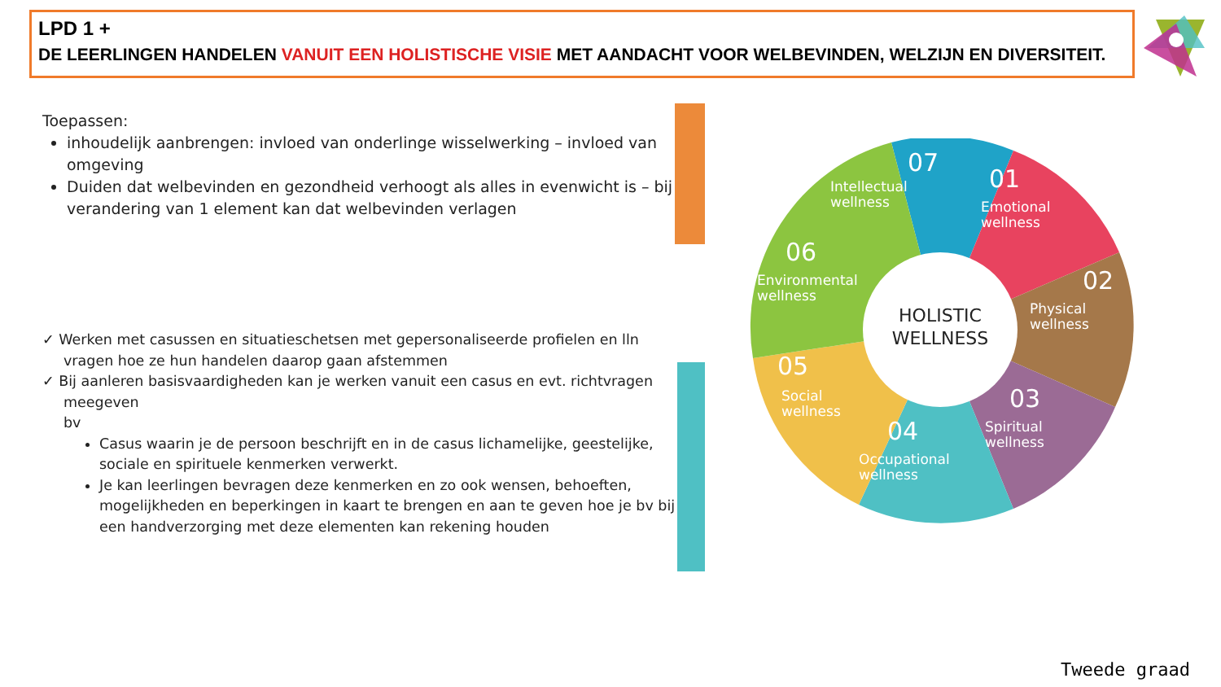LPD 1 +
DE LEERLINGEN HANDELEN VANUIT EEN HOLISTISCHE VISIE MET AANDACHT VOOR WELBEVINDEN, WELZIJN EN DIVERSITEIT.
Toepassen:
inhoudelijk aanbrengen: invloed van onderlinge wisselwerking – invloed van omgeving
Duiden dat welbevinden en gezondheid verhoogt als alles in evenwicht is – bij verandering van 1 element kan dat welbevinden verlagen
✓ Werken met casussen en situatieschetsen met gepersonaliseerde profielen en lln vragen hoe ze hun handelen daarop gaan afstemmen
✓ Bij aanleren basisvaardigheden kan je werken vanuit een casus en evt. richtvragen meegeven
bv
Casus waarin je de persoon beschrijft en in de casus lichamelijke, geestelijke, sociale en spirituele kenmerken verwerkt.
Je kan leerlingen bevragen deze kenmerken en zo ook wensen, behoeften, mogelijkheden en beperkingen in kaart te brengen en aan te geven hoe je bv bij een handverzorging met deze elementen kan rekening houden
HOLISTIC
WELLNESS
07
Intellectual
wellness
01
Emotional
wellness
02
Physical
wellness
03
Spiritual
wellness
04
Occupational
wellness
05
Social
wellness
06
Environmental
wellness
Tweede graad